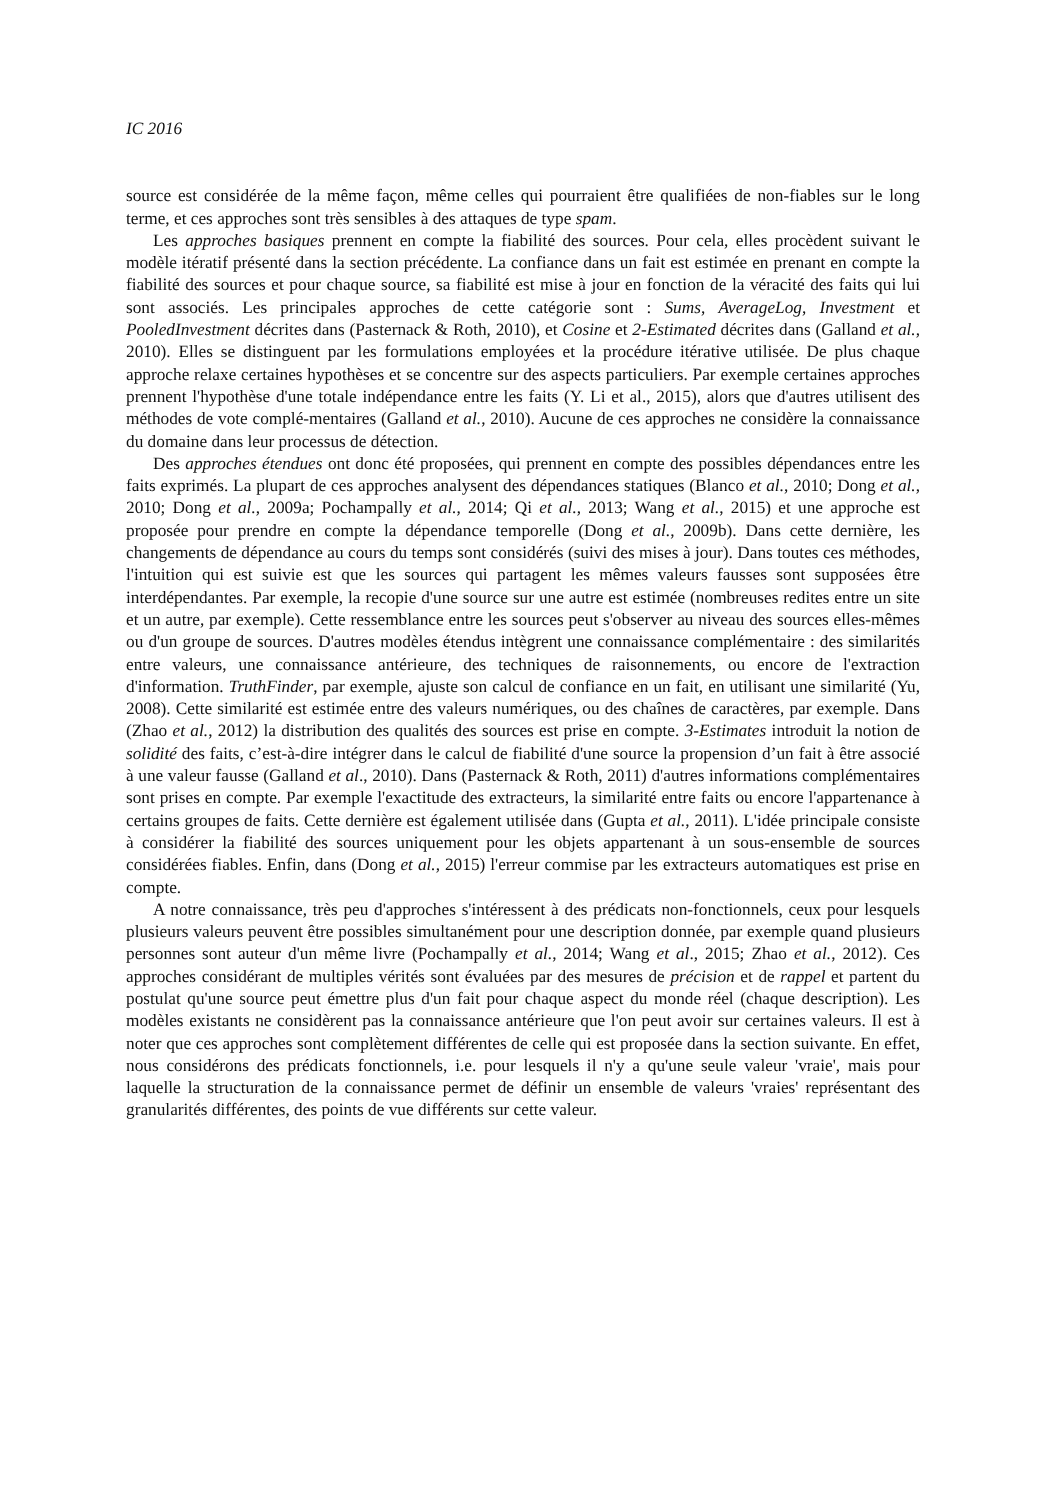IC 2016
source est considérée de la même façon, même celles qui pourraient être qualifiées de non-fiables sur le long terme, et ces approches sont très sensibles à des attaques de type spam.
Les approches basiques prennent en compte la fiabilité des sources. Pour cela, elles procèdent suivant le modèle itératif présenté dans la section précédente. La confiance dans un fait est estimée en prenant en compte la fiabilité des sources et pour chaque source, sa fiabilité est mise à jour en fonction de la véracité des faits qui lui sont associés. Les principales approches de cette catégorie sont : Sums, AverageLog, Investment et PooledInvestment décrites dans (Pasternack & Roth, 2010), et Cosine et 2-Estimated décrites dans (Galland et al., 2010). Elles se distinguent par les formulations employées et la procédure itérative utilisée. De plus chaque approche relaxe certaines hypothèses et se concentre sur des aspects particuliers. Par exemple certaines approches prennent l'hypothèse d'une totale indépendance entre les faits (Y. Li et al., 2015), alors que d'autres utilisent des méthodes de vote complé-mentaires (Galland et al., 2010). Aucune de ces approches ne considère la connaissance du domaine dans leur processus de détection.
Des approches étendues ont donc été proposées, qui prennent en compte des possibles dépendances entre les faits exprimés. La plupart de ces approches analysent des dépendances statiques (Blanco et al., 2010; Dong et al., 2010; Dong et al., 2009a; Pochampally et al., 2014; Qi et al., 2013; Wang et al., 2015) et une approche est proposée pour prendre en compte la dépendance temporelle (Dong et al., 2009b). Dans cette dernière, les changements de dépendance au cours du temps sont considérés (suivi des mises à jour). Dans toutes ces méthodes, l'intuition qui est suivie est que les sources qui partagent les mêmes valeurs fausses sont supposées être interdépendantes. Par exemple, la recopie d'une source sur une autre est estimée (nombreuses redites entre un site et un autre, par exemple). Cette ressemblance entre les sources peut s'observer au niveau des sources elles-mêmes ou d'un groupe de sources. D'autres modèles étendus intègrent une connaissance complémentaire : des similarités entre valeurs, une connaissance antérieure, des techniques de raisonnements, ou encore de l'extraction d'information. TruthFinder, par exemple, ajuste son calcul de confiance en un fait, en utilisant une similarité (Yu, 2008). Cette similarité est estimée entre des valeurs numériques, ou des chaînes de caractères, par exemple. Dans (Zhao et al., 2012) la distribution des qualités des sources est prise en compte. 3-Estimates introduit la notion de solidité des faits, c’est-à-dire intégrer dans le calcul de fiabilité d'une source la propension d’un fait à être associé à une valeur fausse (Galland et al., 2010). Dans (Pasternack & Roth, 2011) d'autres informations complémentaires sont prises en compte. Par exemple l'exactitude des extracteurs, la similarité entre faits ou encore l'appartenance à certains groupes de faits. Cette dernière est également utilisée dans (Gupta et al., 2011). L'idée principale consiste à considérer la fiabilité des sources uniquement pour les objets appartenant à un sous-ensemble de sources considérées fiables. Enfin, dans (Dong et al., 2015) l'erreur commise par les extracteurs automatiques est prise en compte.
A notre connaissance, très peu d'approches s'intéressent à des prédicats non-fonctionnels, ceux pour lesquels plusieurs valeurs peuvent être possibles simultanément pour une description donnée, par exemple quand plusieurs personnes sont auteur d'un même livre (Pochampally et al., 2014; Wang et al., 2015; Zhao et al., 2012). Ces approches considérant de multiples vérités sont évaluées par des mesures de précision et de rappel et partent du postulat qu'une source peut émettre plus d'un fait pour chaque aspect du monde réel (chaque description). Les modèles existants ne considèrent pas la connaissance antérieure que l'on peut avoir sur certaines valeurs. Il est à noter que ces approches sont complètement différentes de celle qui est proposée dans la section suivante. En effet, nous considérons des prédicats fonctionnels, i.e. pour lesquels il n'y a qu'une seule valeur 'vraie', mais pour laquelle la structuration de la connaissance permet de définir un ensemble de valeurs 'vraies' représentant des granularités différentes, des points de vue différents sur cette valeur.